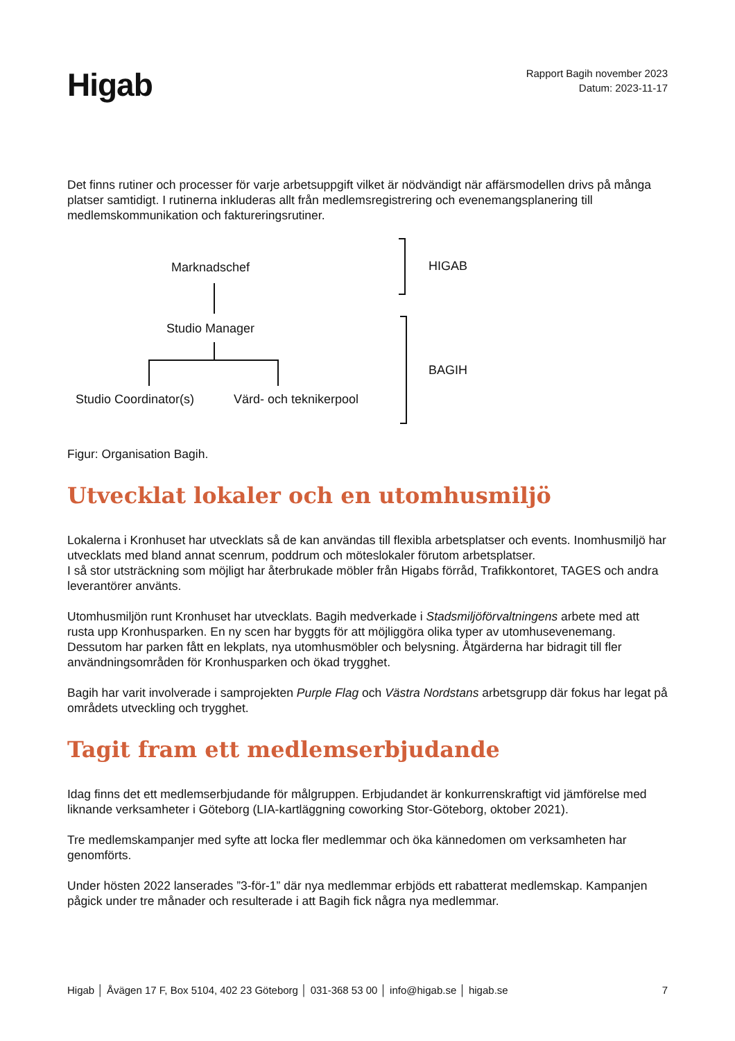Higab
Rapport Bagih november 2023
Datum: 2023-11-17
Det finns rutiner och processer för varje arbetsuppgift vilket är nödvändigt när affärsmodellen drivs på många platser samtidigt. I rutinerna inkluderas allt från medlemsregistrering och evenemangsplanering till medlemskommunikation och faktureringsrutiner.
Marknadschef
Studio Manager
Studio Coordinator(s) Värd- och teknikerpool
HIGAB
BAGIH
Figur: Organisation Bagih.
Utvecklat lokaler och en utomhusmiljö
Lokalerna i Kronhuset har utvecklats så de kan användas till flexibla arbetsplatser och events. Inomhusmiljö har utvecklats med bland annat scenrum, poddrum och möteslokaler förutom arbetsplatser.
I så stor utsträckning som möjligt har återbrukade möbler från Higabs förråd, Trafikkontoret, TAGES och andra leverantörer använts.
Utomhusmiljön runt Kronhuset har utvecklats. Bagih medverkade i Stadsmiljöförvaltningens arbete med att rusta upp Kronhusparken. En ny scen har byggts för att möjliggöra olika typer av utomhusevenemang. Dessutom har parken fått en lekplats, nya utomhusmöbler och belysning. Åtgärderna har bidragit till fler användningsområden för Kronhusparken och ökad trygghet.
Bagih har varit involverade i samprojekten Purple Flag och Västra Nordstans arbetsgrupp där fokus har legat på områdets utveckling och trygghet.
Tagit fram ett medlemserbjudande
Idag finns det ett medlemserbjudande för målgruppen. Erbjudandet är konkurrenskraftigt vid jämförelse med liknande verksamheter i Göteborg (LIA-kartläggning coworking Stor-Göteborg, oktober 2021).
Tre medlemskampanjer med syfte att locka fler medlemmar och öka kännedomen om verksamheten har genomförts.
Under hösten 2022 lanserades ”3-för-1” där nya medlemmar erbjöds ett rabatterat medlemskap. Kampanjen pågick under tre månader och resulterade i att Bagih fick några nya medlemmar.
Higab │ Åvägen 17 F, Box 5104, 402 23 Göteborg │ 031-368 53 00 │ info@higab.se │ higab.se 7